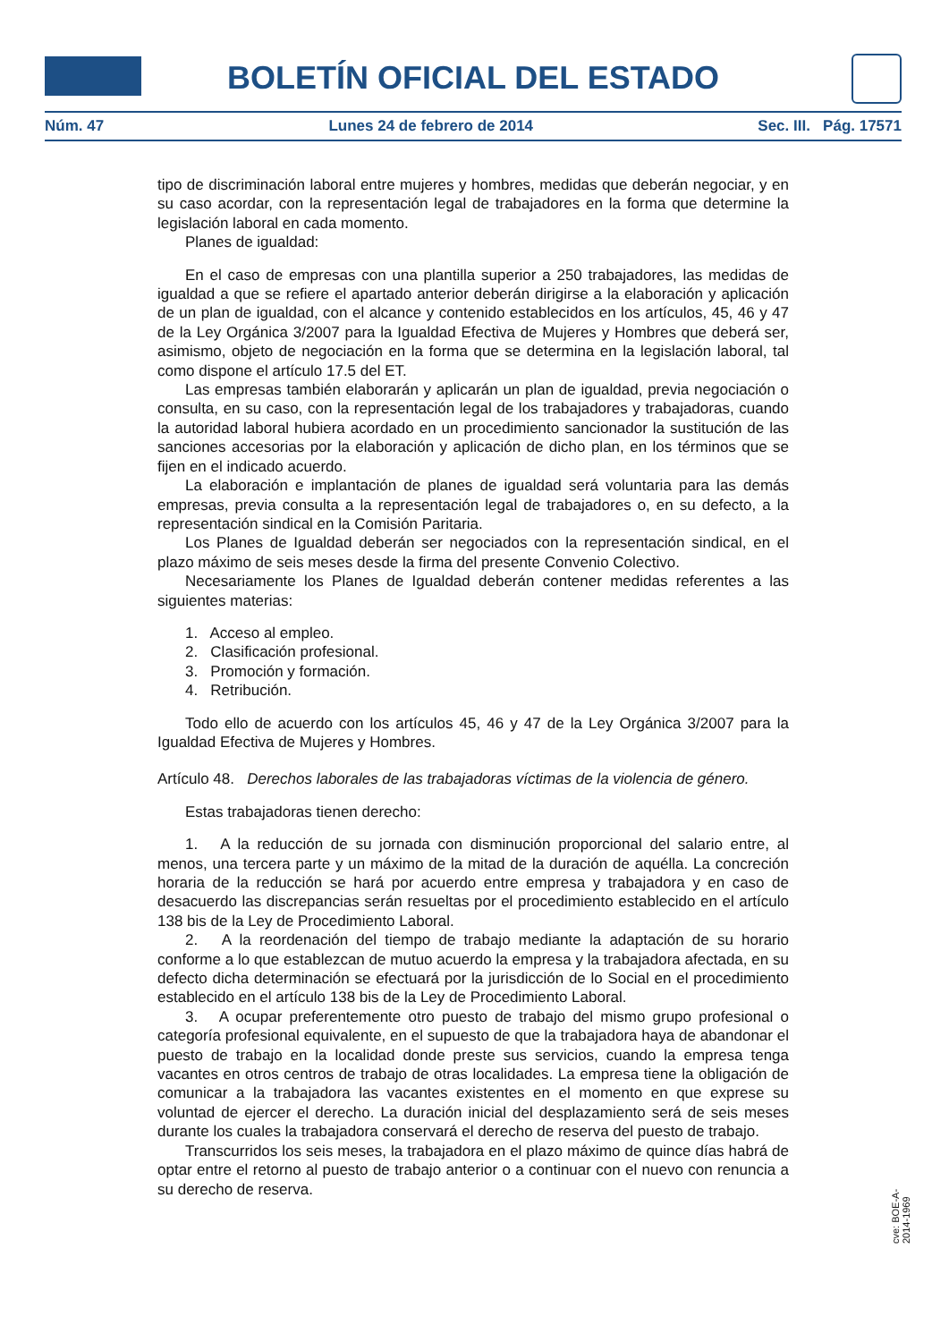BOLETÍN OFICIAL DEL ESTADO
Núm. 47 Lunes 24 de febrero de 2014 Sec. III. Pág. 17571
tipo de discriminación laboral entre mujeres y hombres, medidas que deberán negociar, y en su caso acordar, con la representación legal de trabajadores en la forma que determine la legislación laboral en cada momento.
Planes de igualdad:
En el caso de empresas con una plantilla superior a 250 trabajadores, las medidas de igualdad a que se refiere el apartado anterior deberán dirigirse a la elaboración y aplicación de un plan de igualdad, con el alcance y contenido establecidos en los artículos, 45, 46 y 47 de la Ley Orgánica 3/2007 para la Igualdad Efectiva de Mujeres y Hombres que deberá ser, asimismo, objeto de negociación en la forma que se determina en la legislación laboral, tal como dispone el artículo 17.5 del ET.
Las empresas también elaborarán y aplicarán un plan de igualdad, previa negociación o consulta, en su caso, con la representación legal de los trabajadores y trabajadoras, cuando la autoridad laboral hubiera acordado en un procedimiento sancionador la sustitución de las sanciones accesorias por la elaboración y aplicación de dicho plan, en los términos que se fijen en el indicado acuerdo.
La elaboración e implantación de planes de igualdad será voluntaria para las demás empresas, previa consulta a la representación legal de trabajadores o, en su defecto, a la representación sindical en la Comisión Paritaria.
Los Planes de Igualdad deberán ser negociados con la representación sindical, en el plazo máximo de seis meses desde la firma del presente Convenio Colectivo.
Necesariamente los Planes de Igualdad deberán contener medidas referentes a las siguientes materias:
1. Acceso al empleo.
2. Clasificación profesional.
3. Promoción y formación.
4. Retribución.
Todo ello de acuerdo con los artículos 45, 46 y 47 de la Ley Orgánica 3/2007 para la Igualdad Efectiva de Mujeres y Hombres.
Artículo 48. Derechos laborales de las trabajadoras víctimas de la violencia de género.
Estas trabajadoras tienen derecho:
1. A la reducción de su jornada con disminución proporcional del salario entre, al menos, una tercera parte y un máximo de la mitad de la duración de aquélla. La concreción horaria de la reducción se hará por acuerdo entre empresa y trabajadora y en caso de desacuerdo las discrepancias serán resueltas por el procedimiento establecido en el artículo 138 bis de la Ley de Procedimiento Laboral.
2. A la reordenación del tiempo de trabajo mediante la adaptación de su horario conforme a lo que establezcan de mutuo acuerdo la empresa y la trabajadora afectada, en su defecto dicha determinación se efectuará por la jurisdicción de lo Social en el procedimiento establecido en el artículo 138 bis de la Ley de Procedimiento Laboral.
3. A ocupar preferentemente otro puesto de trabajo del mismo grupo profesional o categoría profesional equivalente, en el supuesto de que la trabajadora haya de abandonar el puesto de trabajo en la localidad donde preste sus servicios, cuando la empresa tenga vacantes en otros centros de trabajo de otras localidades. La empresa tiene la obligación de comunicar a la trabajadora las vacantes existentes en el momento en que exprese su voluntad de ejercer el derecho. La duración inicial del desplazamiento será de seis meses durante los cuales la trabajadora conservará el derecho de reserva del puesto de trabajo.
Transcurridos los seis meses, la trabajadora en el plazo máximo de quince días habrá de optar entre el retorno al puesto de trabajo anterior o a continuar con el nuevo con renuncia a su derecho de reserva.
cve: BOE-A-2014-1969